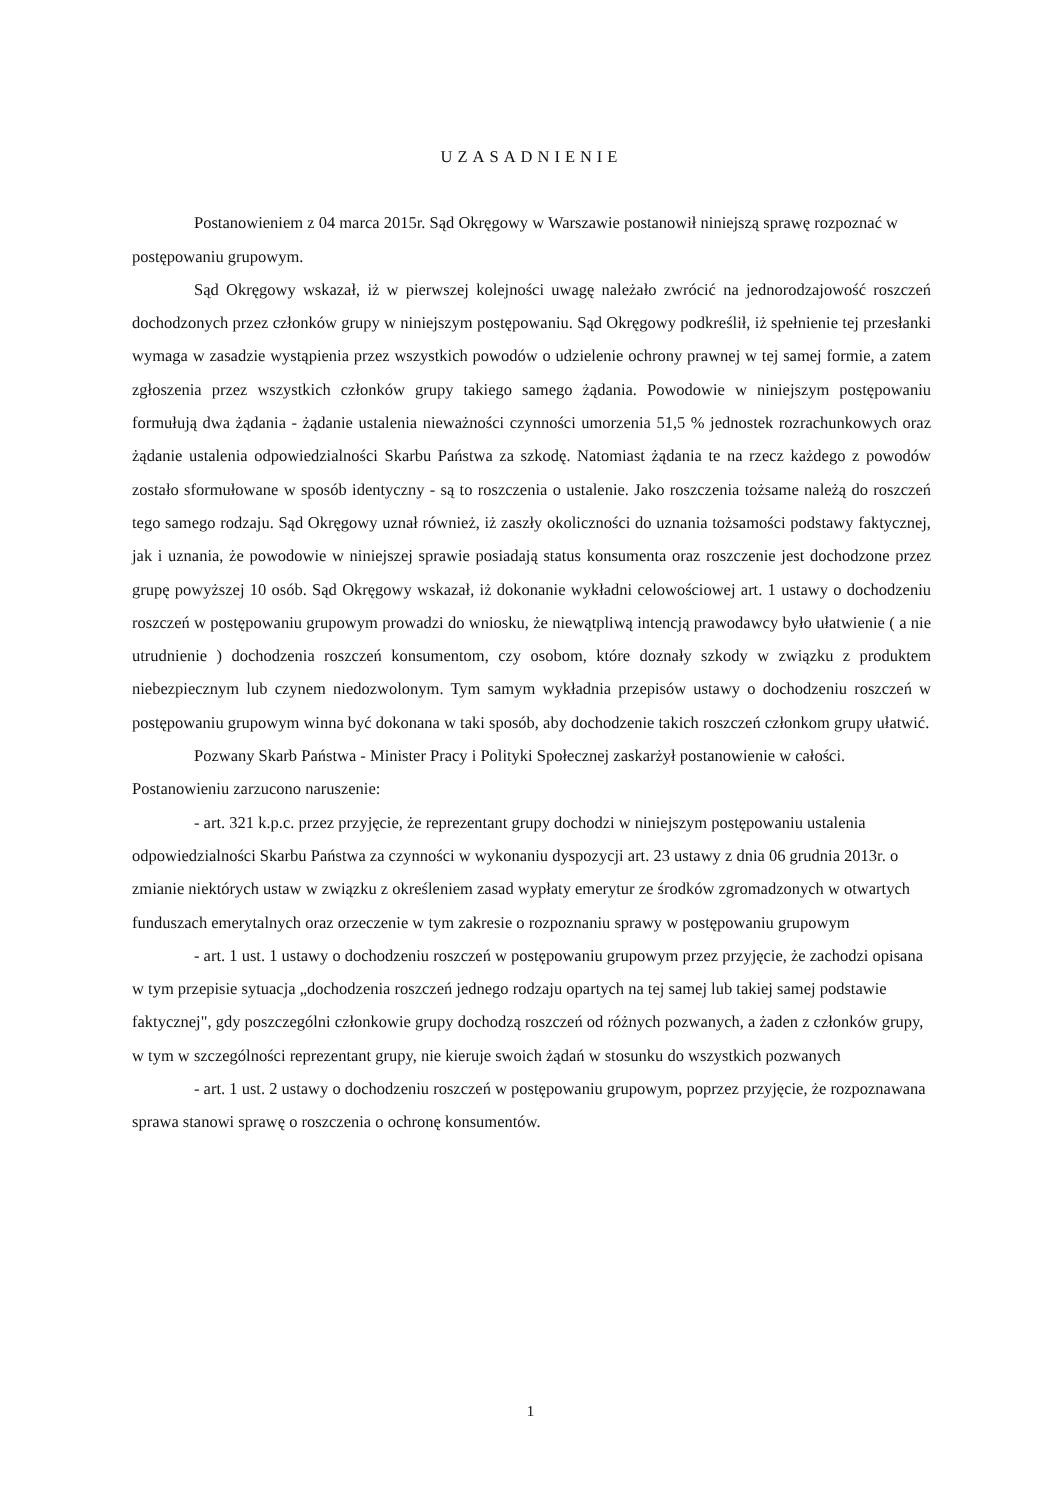UZASADNIENIE
Postanowieniem z 04 marca 2015r. Sąd Okręgowy w Warszawie postanowił niniejszą sprawę rozpoznać w postępowaniu grupowym.
Sąd Okręgowy wskazał, iż w pierwszej kolejności uwagę należało zwrócić na jednorodzajowość roszczeń dochodzonych przez członków grupy w niniejszym postępowaniu. Sąd Okręgowy podkreślił, iż spełnienie tej przesłanki wymaga w zasadzie wystąpienia przez wszystkich powodów o udzielenie ochrony prawnej w tej samej formie, a zatem zgłoszenia przez wszystkich członków grupy takiego samego żądania. Powodowie w niniejszym postępowaniu formułują dwa żądania - żądanie ustalenia nieważności czynności umorzenia 51,5 % jednostek rozrachunkowych oraz żądanie ustalenia odpowiedzialności Skarbu Państwa za szkodę. Natomiast żądania te na rzecz każdego z powodów zostało sformułowane w sposób identyczny - są to roszczenia o ustalenie. Jako roszczenia tożsame należą do roszczeń tego samego rodzaju. Sąd Okręgowy uznał również, iż zaszły okoliczności do uznania tożsamości podstawy faktycznej, jak i uznania, że powodowie w niniejszej sprawie posiadają status konsumenta oraz roszczenie jest dochodzone przez grupę powyższej 10 osób. Sąd Okręgowy wskazał, iż dokonanie wykładni celowościowej art. 1 ustawy o dochodzeniu roszczeń w postępowaniu grupowym prowadzi do wniosku, że niewątpliwą intencją prawodawcy było ułatwienie ( a nie utrudnienie ) dochodzenia roszczeń konsumentom, czy osobom, które doznały szkody w związku z produktem niebezpiecznym lub czynem niedozwolonym. Tym samym wykładnia przepisów ustawy o dochodzeniu roszczeń w postępowaniu grupowym winna być dokonana w taki sposób, aby dochodzenie takich roszczeń członkom grupy ułatwić.
Pozwany Skarb Państwa - Minister Pracy i Polityki Społecznej zaskarżył postanowienie w całości. Postanowieniu zarzucono naruszenie:
- art. 321 k.p.c. przez przyjęcie, że reprezentant grupy dochodzi w niniejszym postępowaniu ustalenia odpowiedzialności Skarbu Państwa za czynności w wykonaniu dyspozycji art. 23 ustawy z dnia 06 grudnia 2013r. o zmianie niektórych ustaw w związku z określeniem zasad wypłaty emerytur ze środków zgromadzonych w otwartych funduszach emerytalnych oraz orzeczenie w tym zakresie o rozpoznaniu sprawy w postępowaniu grupowym
- art. 1 ust. 1 ustawy o dochodzeniu roszczeń w postępowaniu grupowym przez przyjęcie, że zachodzi opisana w tym przepisie sytuacja „dochodzenia roszczeń jednego rodzaju opartych na tej samej lub takiej samej podstawie faktycznej", gdy poszczególni członkowie grupy dochodzą roszczeń od różnych pozwanych, a żaden z członków grupy, w tym w szczególności reprezentant grupy, nie kieruje swoich żądań w stosunku do wszystkich pozwanych
- art. 1 ust. 2 ustawy o dochodzeniu roszczeń w postępowaniu grupowym, poprzez przyjęcie, że rozpoznawana sprawa stanowi sprawę o roszczenia o ochronę konsumentów.
1